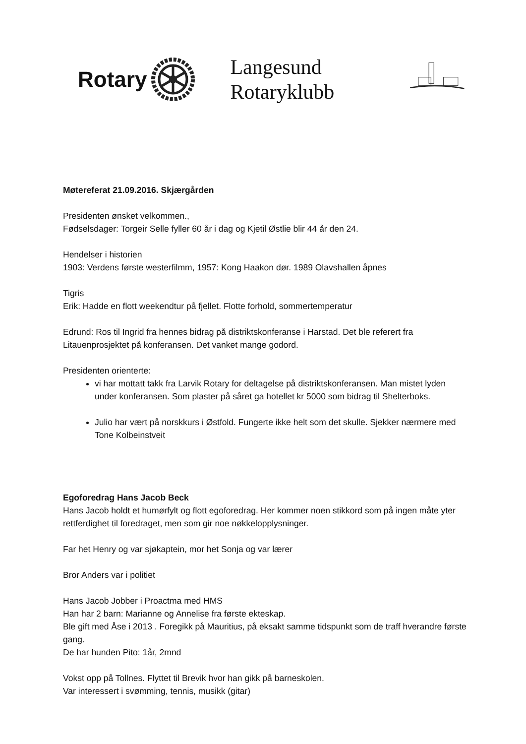Rotary
Langesund Rotaryklubb
Møtereferat 21.09.2016. Skjærgården
Presidenten ønsket velkommen.,
Fødselsdager: Torgeir Selle fyller 60 år i dag og Kjetil Østlie blir 44 år den 24.
Hendelser i historien
1903: Verdens første westerfilmm, 1957: Kong Haakon dør. 1989 Olavshallen åpnes
Tigris
Erik: Hadde en flott weekendtur på fjellet. Flotte forhold, sommertemperatur
Edrund: Ros til Ingrid fra hennes bidrag på distriktskonferanse i Harstad. Det ble referert fra Litauenprosjektet på konferansen. Det vanket mange godord.
Presidenten orienterte:
vi har mottatt takk fra Larvik Rotary for deltagelse på distriktskonferansen. Man mistet lyden under konferansen. Som plaster på såret ga hotellet kr 5000 som bidrag til Shelterboks.
Julio har vært på norskkurs i Østfold. Fungerte ikke helt som det skulle. Sjekker nærmere med Tone Kolbeinstveit
Egoforedrag Hans Jacob Beck
Hans Jacob holdt et humørfylt og flott egoforedrag. Her kommer noen stikkord som på ingen måte yter rettferdighet til foredraget, men som gir noe nøkkelopplysninger.
Far het Henry og var sjøkaptein, mor het Sonja og var lærer
Bror Anders var i politiet
Hans Jacob Jobber i Proactma med HMS
Han har 2 barn: Marianne og Annelise fra første ekteskap.
Ble gift med Åse i 2013 . Foregikk på Mauritius, på eksakt samme tidspunkt som de traff hverandre første gang.
De har hunden Pito: 1år, 2mnd
Vokst opp på Tollnes. Flyttet til Brevik hvor han gikk på barneskolen.
Var interessert i svømming, tennis, musikk (gitar)